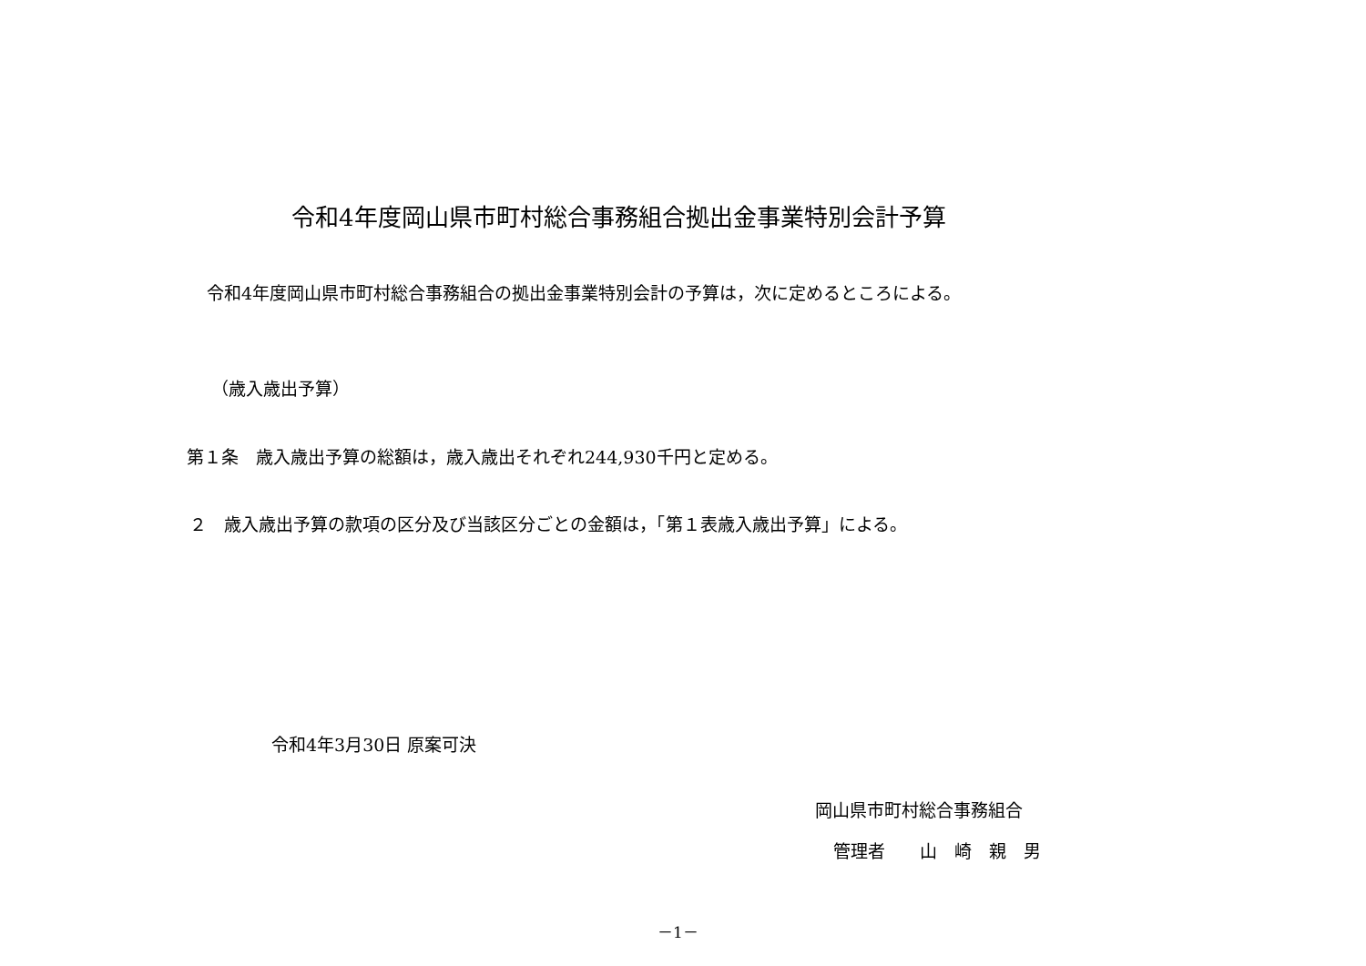令和4年度岡山県市町村総合事務組合拠出金事業特別会計予算
令和4年度岡山県市町村総合事務組合の拠出金事業特別会計の予算は，次に定めるところによる。
（歳入歳出予算）
第１条　歳入歳出予算の総額は，歳入歳出それぞれ244,930千円と定める。
２　歳入歳出予算の款項の区分及び当該区分ごとの金額は，「第１表歳入歳出予算」による。
令和4年3月30日 原案可決
岡山県市町村総合事務組合
管理者　　山　崎　親　男
－1－